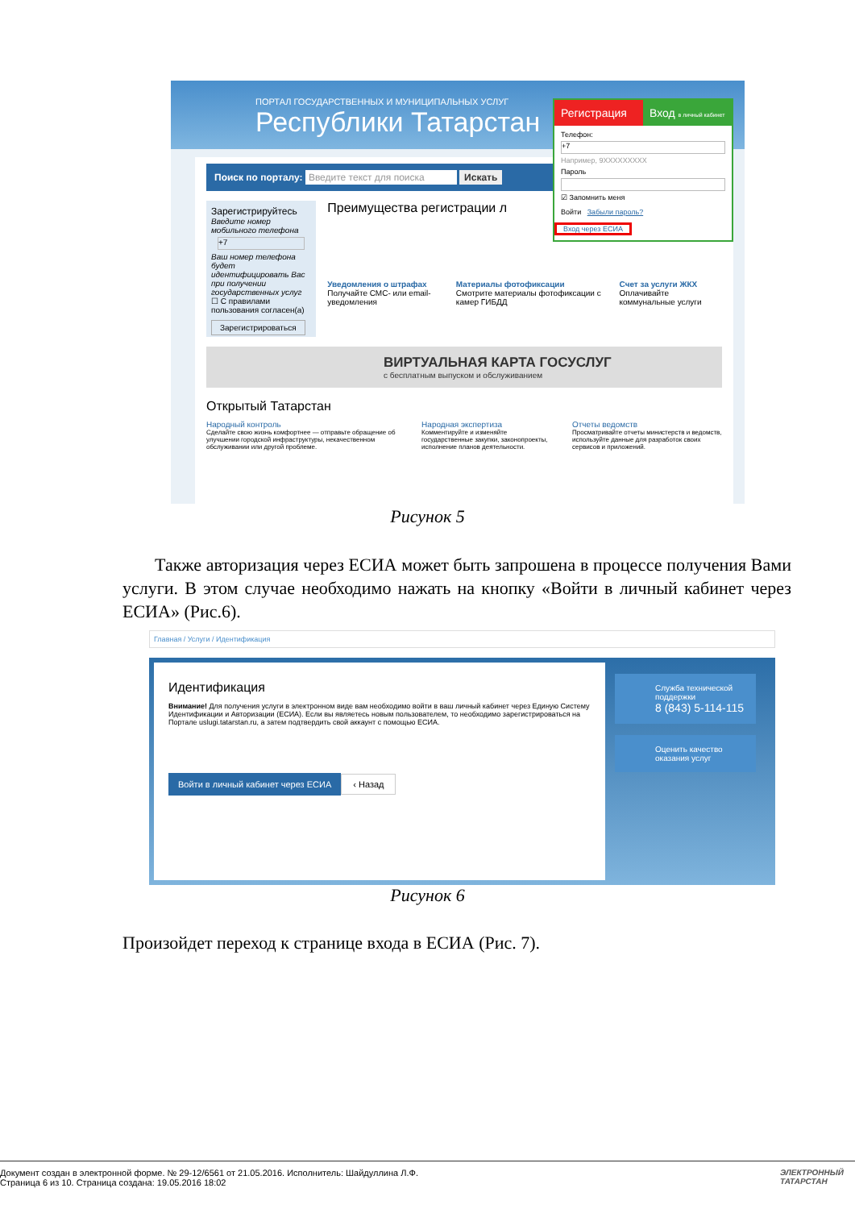ПОРТАЛ ГОСУДАРСТВЕННЫХ И МУНИЦИПАЛЬНЫХ УСЛУГ
Республики Татарстан
Поиск по порталу: Введите текст для поиска Искать
Зарегистрируйтесь
Введите номер мобильного телефона
+7
Ваш номер телефона будет идентифицировать Вас при получении государственных услуг
☐ С правилами пользования согласен(а)
Зарегистрироваться
Преимущества регистрации л
Уведомления о штрафах
Получайте СМС- или email-уведомления
Материалы фотофиксации
Смотрите материалы фотофиксации с камер ГИБДД
Счет за услуги ЖКХ
Оплачивайте коммунальные услуги
ВИРТУАЛЬНАЯ КАРТА ГОСУСЛУГ
с бесплатным выпуском и обслуживанием
Открытый Татарстан
Народный контроль
Сделайте свою жизнь комфортнее — отправьте обращение об улучшении городской инфраструктуры, некачественном обслуживании или другой проблеме.
Народная экспертиза
Комментируйте и изменяйте государственные закупки, законопроекты, исполнение планов деятельности.
Отчеты ведомств
Просматривайте отчеты министерств и ведомств, используйте данные для разработок своих сервисов и приложений.
Регистрация Вход в личный кабинет
Телефон:
+7
Например, 9XXXXXXXXX
Пароль
☑ Запомнить меня
Войти Забыли пароль?
Вход через ЕСИА
Рисунок 5
Также авторизация через ЕСИА может быть запрошена в процессе получения Вами услуги. В этом случае необходимо нажать на кнопку «Войти в личный кабинет через ЕСИА» (Рис.6).
Главная / Услуги / Идентификация
Идентификация
Внимание! Для получения услуги в электронном виде вам необходимо войти в ваш личный кабинет через Единую Систему Идентификации и Авторизации (ЕСИА). Если вы являетесь новым пользователем, то необходимо зарегистрироваться на Портале uslugi.tatarstan.ru, а затем подтвердить свой аккаунт с помощью ЕСИА.
Войти в личный кабинет через ЕСИА
‹ Назад
Служба технической поддержки
8 (843) 5-114-115
Оценить качество оказания услуг
Рисунок 6
Произойдет переход к странице входа в ЕСИА (Рис. 7).
Документ создан в электронной форме. № 29-12/6561 от 21.05.2016. Исполнитель: Шайдуллина Л.Ф.
Страница 6 из 10. Страница создана: 19.05.2016 18:02
ЭЛЕКТРОННЫЙ
ТАТАРСТАН